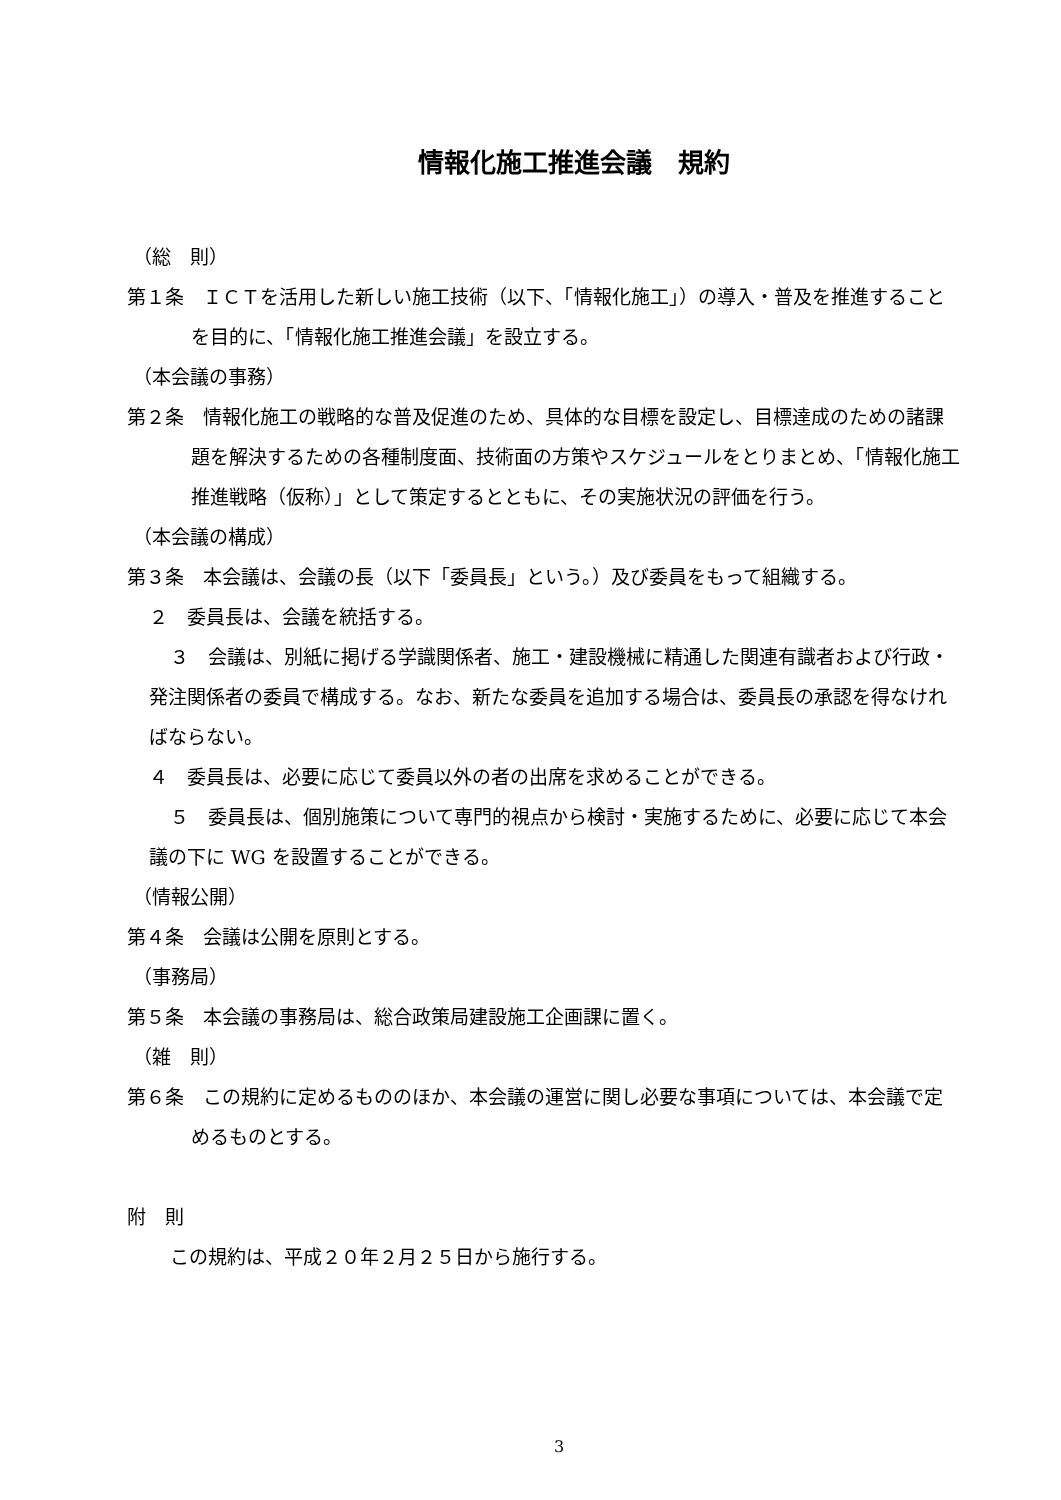情報化施工推進会議　規約
（総　則）
第１条　ＩＣＴを活用した新しい施工技術（以下、「情報化施工」）の導入・普及を推進することを目的に、「情報化施工推進会議」を設立する。
（本会議の事務）
第２条　情報化施工の戦略的な普及促進のため、具体的な目標を設定し、目標達成のための諸課題を解決するための各種制度面、技術面の方策やスケジュールをとりまとめ、「情報化施工推進戦略（仮称）」として策定するとともに、その実施状況の評価を行う。
（本会議の構成）
第３条　本会議は、会議の長（以下「委員長」という。）及び委員をもって組織する。
２　委員長は、会議を統括する。
３　会議は、別紙に掲げる学識関係者、施工・建設機械に精通した関連有識者および行政・発注関係者の委員で構成する。なお、新たな委員を追加する場合は、委員長の承認を得なければならない。
４　委員長は、必要に応じて委員以外の者の出席を求めることができる。
５　委員長は、個別施策について専門的視点から検討・実施するために、必要に応じて本会議の下に WG を設置することができる。
（情報公開）
第４条　会議は公開を原則とする。
（事務局）
第５条　本会議の事務局は、総合政策局建設施工企画課に置く。
（雑　則）
第６条　この規約に定めるもののほか、本会議の運営に関し必要な事項については、本会議で定めるものとする。
附　則
この規約は、平成２０年２月２５日から施行する。
3